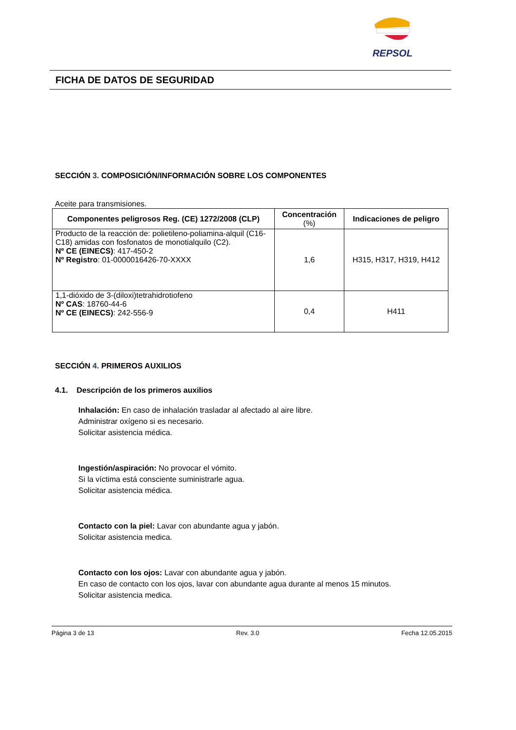REPSOL
FICHA DE DATOS DE SEGURIDAD
SECCIÓN 3. COMPOSICIÓN/INFORMACIÓN SOBRE LOS COMPONENTES
Aceite para transmisiones.
| Componentes peligrosos Reg. (CE) 1272/2008 (CLP) | Concentración (%) | Indicaciones de peligro |
| --- | --- | --- |
| Producto de la reacción de: polietileno-poliamina-alquil (C16-C18) amidas con fosfonatos de monotialquilo (C2). Nº CE (EINECS) : 417-450-2 Nº Registro : 01-0000016426-70-XXXX | 1,6 | H315, H317, H319, H412 |
| 1,1-dióxido de 3-(diloxi)tetrahidrotiofeno Nº CAS : 18760-44-6 Nº CE (EINECS) : 242-556-9 | 0,4 | H411 |
SECCIÓN 4. PRIMEROS AUXILIOS
4.1. Descripción de los primeros auxilios
Inhalación: En caso de inhalación trasladar al afectado al aire libre.
Administrar oxígeno si es necesario.
Solicitar asistencia médica.
Ingestión/aspiración: No provocar el vómito.
Si la víctima está consciente suministrarle agua.
Solicitar asistencia médica.
Contacto con la piel: Lavar con abundante agua y jabón.
Solicitar asistencia medica.
Contacto con los ojos: Lavar con abundante agua y jabón.
En caso de contacto con los ojos, lavar con abundante agua durante al menos 15 minutos.
Solicitar asistencia medica.
Página 3 de 13 Rev. 3.0 Fecha 12.05.2015